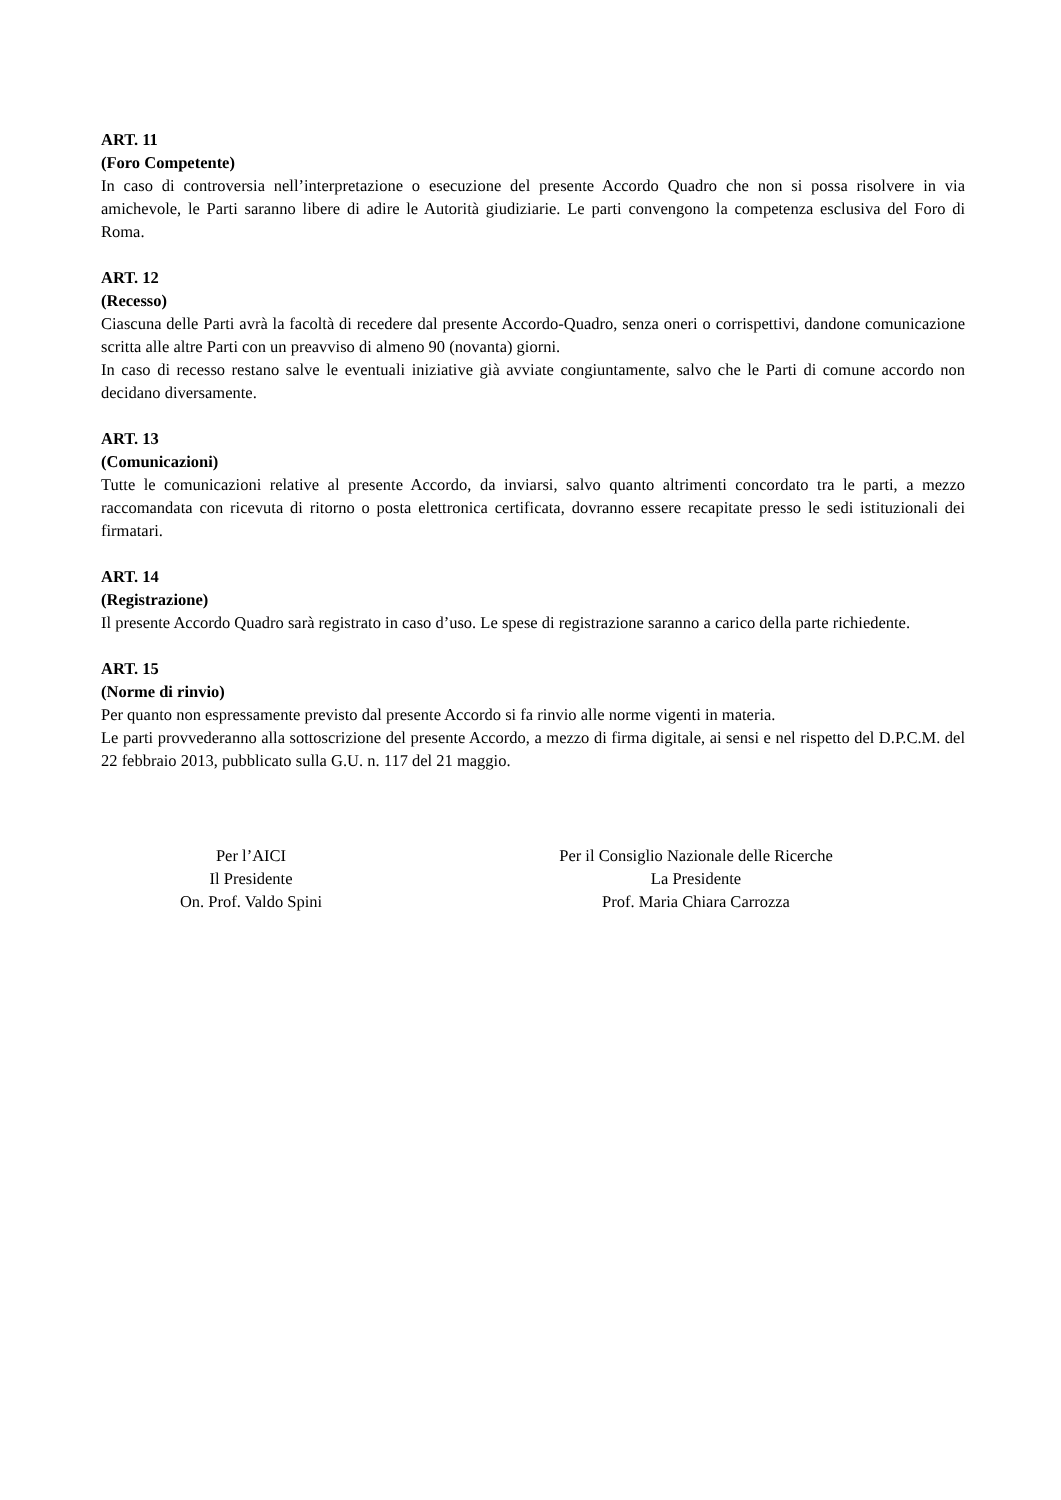ART. 11
(Foro Competente)
In caso di controversia nell’interpretazione o esecuzione del presente Accordo Quadro che non si possa risolvere in via amichevole, le Parti saranno libere di adire le Autorità giudiziarie. Le parti convengono la competenza esclusiva del Foro di Roma.
ART. 12
(Recesso)
Ciascuna delle Parti avrà la facoltà di recedere dal presente Accordo-Quadro, senza oneri o corrispettivi, dandone comunicazione scritta alle altre Parti con un preavviso di almeno 90 (novanta) giorni.
In caso di recesso restano salve le eventuali iniziative già avviate congiuntamente, salvo che le Parti di comune accordo non decidano diversamente.
ART. 13
(Comunicazioni)
Tutte le comunicazioni relative al presente Accordo, da inviarsi, salvo quanto altrimenti concordato tra le parti, a mezzo raccomandata con ricevuta di ritorno o posta elettronica certificata, dovranno essere recapitate presso le sedi istituzionali dei firmatari.
ART. 14
(Registrazione)
Il presente Accordo Quadro sarà registrato in caso d’uso. Le spese di registrazione saranno a carico della parte richiedente.
ART. 15
(Norme di rinvio)
Per quanto non espressamente previsto dal presente Accordo si fa rinvio alle norme vigenti in materia.
Le parti provvederanno alla sottoscrizione del presente Accordo, a mezzo di firma digitale, ai sensi e nel rispetto del D.P.C.M. del 22 febbraio 2013, pubblicato sulla G.U. n. 117 del 21 maggio.
Per l’AICI
Il Presidente
On. Prof. Valdo Spini
Per il Consiglio Nazionale delle Ricerche
La Presidente
Prof. Maria Chiara Carrozza